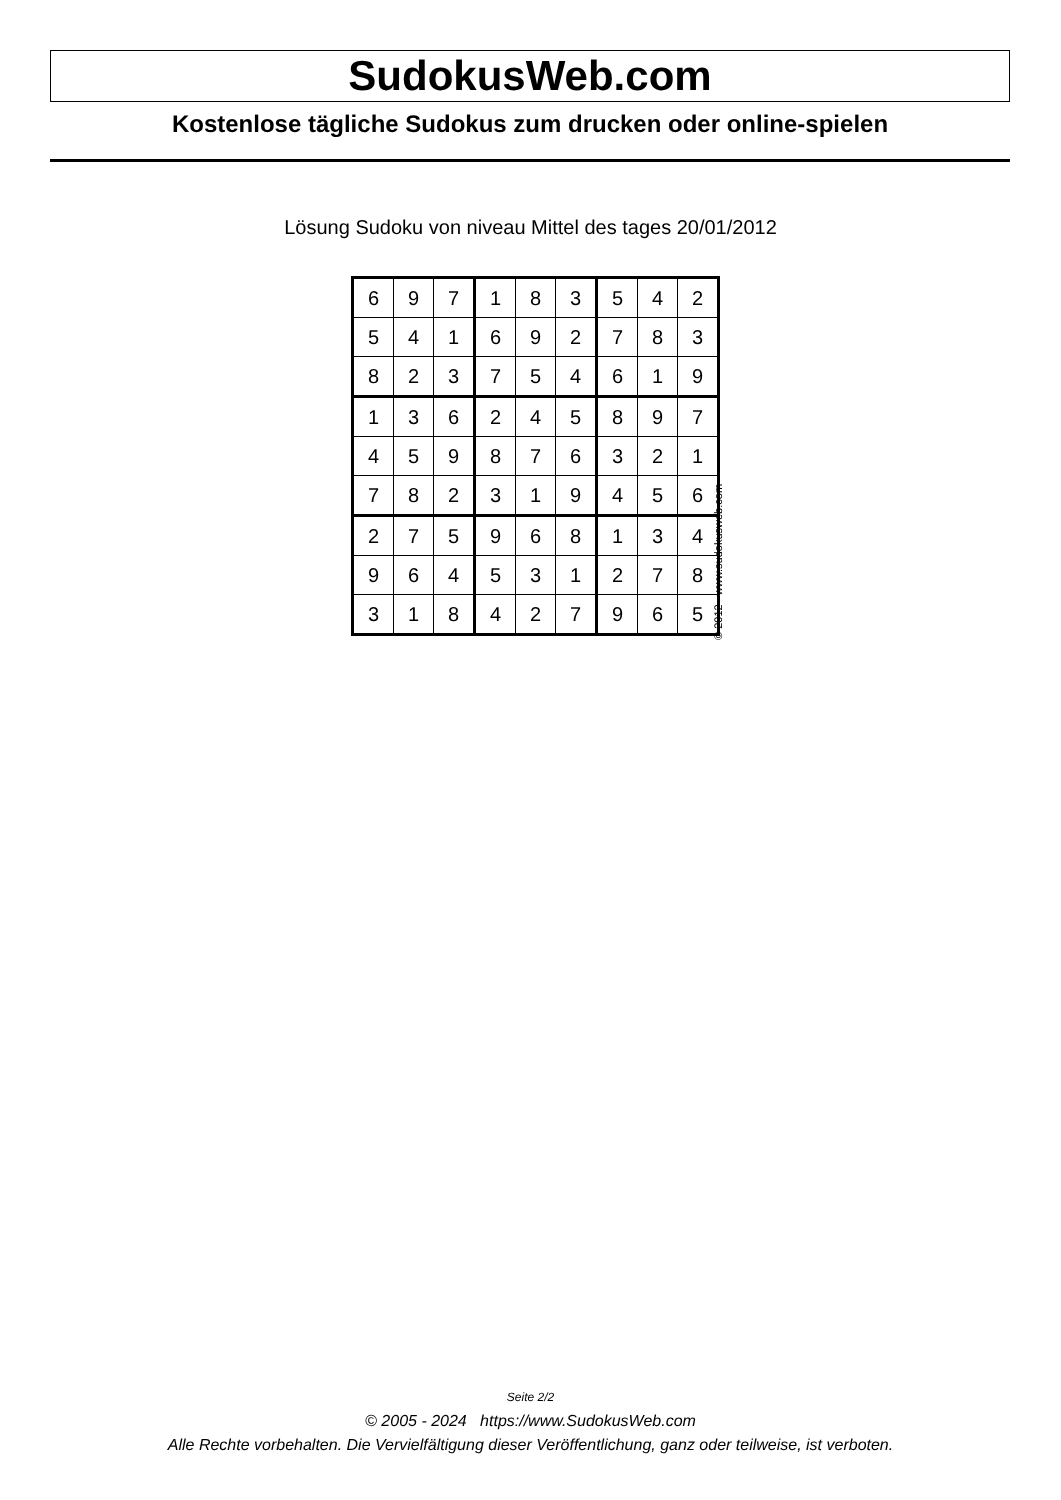SudokusWeb.com
Kostenlose tägliche Sudokus zum drucken oder online-spielen
Lösung Sudoku von niveau Mittel des tages 20/01/2012
| 6 | 9 | 7 | 1 | 8 | 3 | 5 | 4 | 2 |
| 5 | 4 | 1 | 6 | 9 | 2 | 7 | 8 | 3 |
| 8 | 2 | 3 | 7 | 5 | 4 | 6 | 1 | 9 |
| 1 | 3 | 6 | 2 | 4 | 5 | 8 | 9 | 7 |
| 4 | 5 | 9 | 8 | 7 | 6 | 3 | 2 | 1 |
| 7 | 8 | 2 | 3 | 1 | 9 | 4 | 5 | 6 |
| 2 | 7 | 5 | 9 | 6 | 8 | 1 | 3 | 4 |
| 9 | 6 | 4 | 5 | 3 | 1 | 2 | 7 | 8 |
| 3 | 1 | 8 | 4 | 2 | 7 | 9 | 6 | 5 |
© 2012 www.sudokusweb.com
Seite 2/2
© 2005 - 2024 https://www.SudokusWeb.com
Alle Rechte vorbehalten. Die Vervielfältigung dieser Veröffentlichung, ganz oder teilweise, ist verboten.